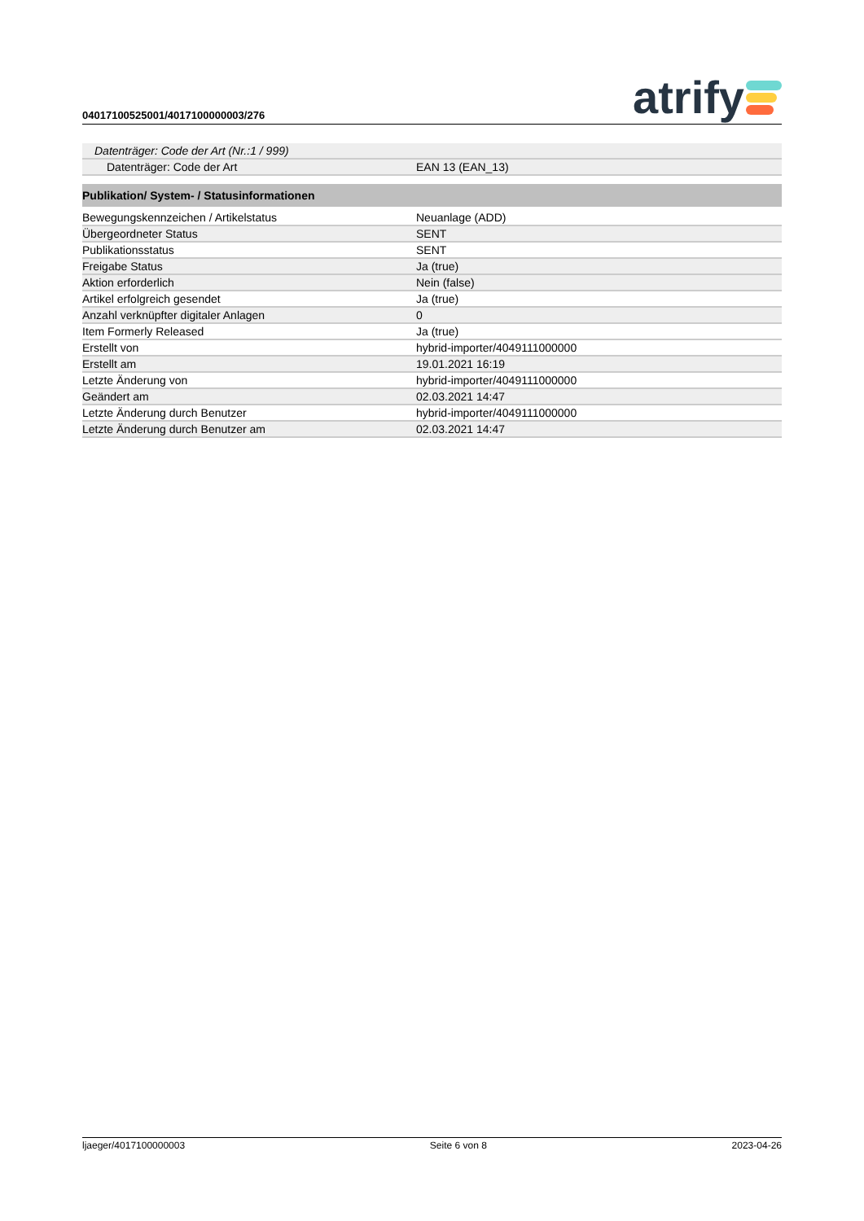04017100525001/4017100000003/276
atrify
| Datenträger: Code der Art (Nr.:1 / 999) | |
| Datenträger: Code der Art | EAN 13 (EAN_13) |
| Publikation/ System- / Statusinformationen | |
| Bewegungskennzeichen / Artikelstatus | Neuanlage (ADD) |
| Übergeordneter Status | SENT |
| Publikationsstatus | SENT |
| Freigabe Status | Ja (true) |
| Aktion erforderlich | Nein (false) |
| Artikel erfolgreich gesendet | Ja (true) |
| Anzahl verknüpfter digitaler Anlagen | 0 |
| Item Formerly Released | Ja (true) |
| Erstellt von | hybrid-importer/4049111000000 |
| Erstellt am | 19.01.2021 16:19 |
| Letzte Änderung von | hybrid-importer/4049111000000 |
| Geändert am | 02.03.2021 14:47 |
| Letzte Änderung durch Benutzer | hybrid-importer/4049111000000 |
| Letzte Änderung durch Benutzer am | 02.03.2021 14:47 |
ljaeger/4017100000003 Seite 6 von 8 2023-04-26